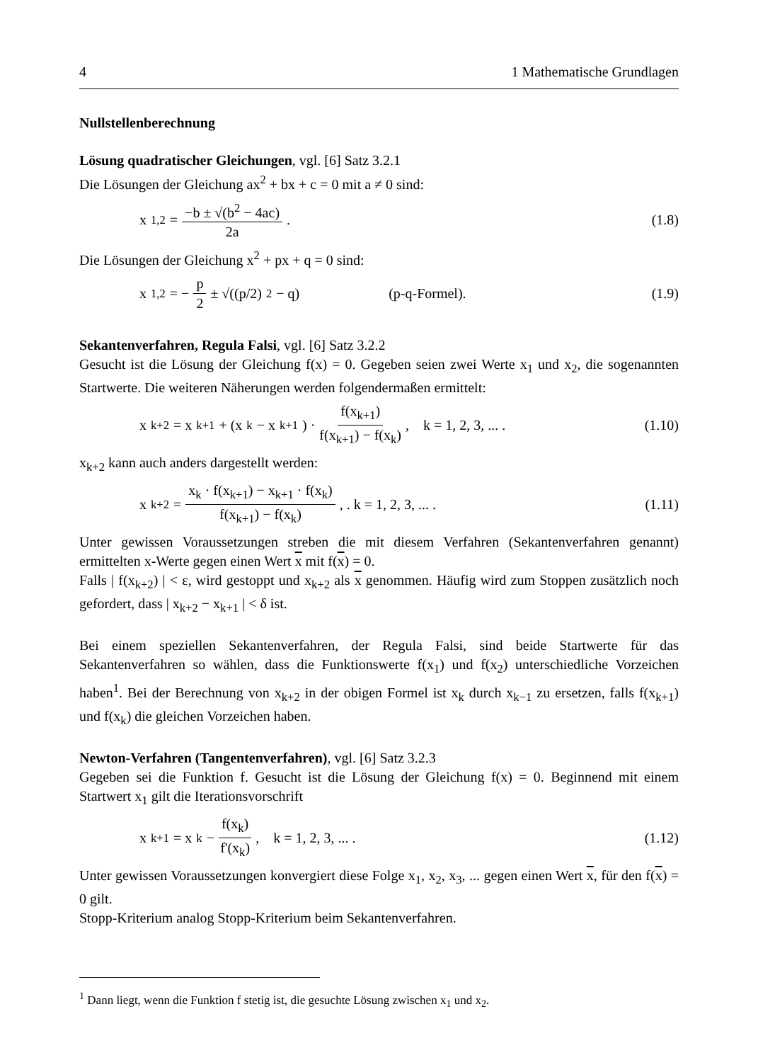4 1 Mathematische Grundlagen
Nullstellenberechnung
Lösung quadratischer Gleichungen, vgl. [6] Satz 3.2.1
Die Lösungen der Gleichung ax<sup>2</sup> + bx + c = 0 mit a ≠ 0 sind:
x<sub>1,2</sub> = −b ± √(b<sup>2</sup> − 4ac) 2a . (1.8)
Die Lösungen der Gleichung x<sup>2</sup> + px + q = 0 sind:
x<sub>1,2</sub> = − p 2 ± √((p/2)<sup>2</sup> − q) (p-q-Formel).
(1.9)
Sekantenverfahren, Regula Falsi, vgl. [6] Satz 3.2.2
Gesucht ist die Lösung der Gleichung f(x) = 0. Gegeben seien zwei Werte x<sub>1</sub> und x<sub>2</sub>, die sogenannten Startwerte. Die weiteren Näherungen werden folgendermaßen ermittelt:
x<sub>k+2</sub> = x<sub>k+1</sub> + (x<sub>k</sub> − x<sub>k+1</sub>) · f(x<sub>k+1</sub>) f(x<sub>k+1</sub>) − f(x<sub>k</sub>) , k = 1, 2, 3, ... .
(1.10)
x<sub>k+2</sub> kann auch anders dargestellt werden:
x<sub>k+2</sub> = x<sub>k</sub> · f(x<sub>k+1</sub>) − x<sub>k+1</sub> · f(x<sub>k</sub>) f(x<sub>k+1</sub>) − f(x<sub>k</sub>) , . k = 1, 2, 3, ... .
(1.11)
Unter gewissen Voraussetzungen streben die mit diesem Verfahren (Sekantenverfahren genannt) ermittelten x-Werte gegen einen Wert x mit f(x) = 0.
Falls | f(x<sub>k+2</sub>) | < ε, wird gestoppt und x<sub>k+2</sub> als x genommen. Häufig wird zum Stoppen zusätzlich noch gefordert, dass | x<sub>k+2</sub> − x<sub>k+1</sub> | < δ ist.
Bei einem speziellen Sekantenverfahren, der Regula Falsi, sind beide Startwerte für das Sekantenverfahren so wählen, dass die Funktionswerte f(x<sub>1</sub>) und f(x<sub>2</sub>) unterschiedliche Vorzeichen haben<sup>1</sup>. Bei der Berechnung von x<sub>k+2</sub> in der obigen Formel ist x<sub>k</sub> durch x<sub>k−1</sub> zu ersetzen, falls f(x<sub>k+1</sub>) und f(x<sub>k</sub>) die gleichen Vorzeichen haben.
Newton-Verfahren (Tangentenverfahren), vgl. [6] Satz 3.2.3
Gegeben sei die Funktion f. Gesucht ist die Lösung der Gleichung f(x) = 0. Beginnend mit einem Startwert x<sub>1</sub> gilt die Iterationsvorschrift
x<sub>k+1</sub> = x<sub>k</sub> − f(x<sub>k</sub>) f'(x<sub>k</sub>) , k = 1, 2, 3, ... .
(1.12)
Unter gewissen Voraussetzungen konvergiert diese Folge x<sub>1</sub>, x<sub>2</sub>, x<sub>3</sub>, ... gegen einen Wert x, für den f(x) = 0 gilt.
Stopp-Kriterium analog Stopp-Kriterium beim Sekantenverfahren.
<sup>1</sup> Dann liegt, wenn die Funktion f stetig ist, die gesuchte Lösung zwischen x<sub>1</sub> und x<sub>2</sub>.